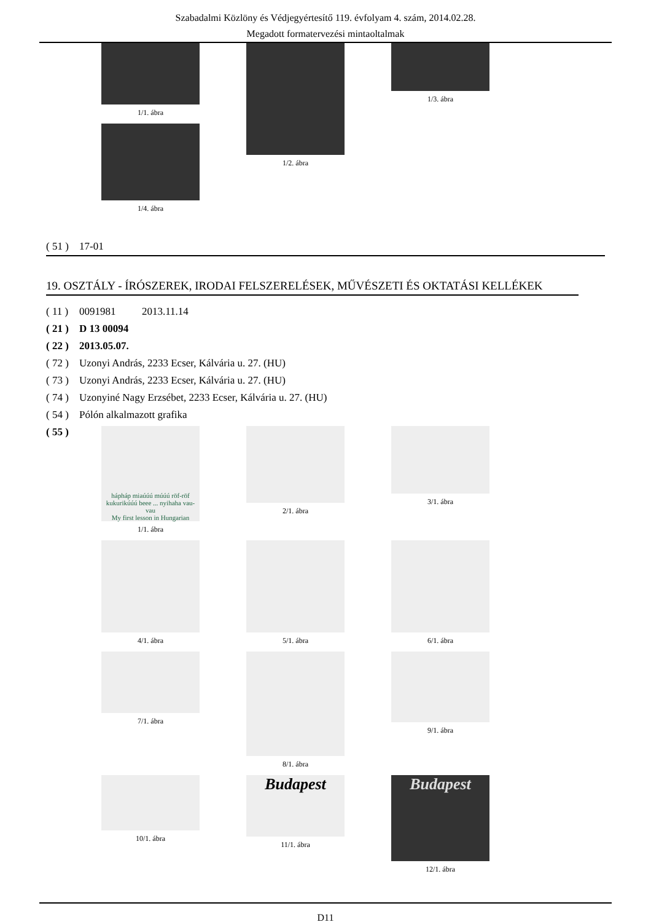Szabadalmi Közlöny és Védjegyértesítő 119. évfolyam 4. szám, 2014.02.28.
Megadott formatervezési mintaoltalmak
1/1. ábra
1/4. ábra
1/2. ábra
1/3. ábra
( 51 ) 17-01
19. OSZTÁLY - ÍRÓSZEREK, IRODAI FELSZERELÉSEK, MŰVÉSZETI ÉS OKTATÁSI KELLÉKEK
( 11 ) 0091981 2013.11.14
( 21 ) D 13 00094
( 22 ) 2013.05.07.
( 72 ) Uzonyi András, 2233 Ecser, Kálvária u. 27. (HU)
( 73 ) Uzonyi András, 2233 Ecser, Kálvária u. 27. (HU)
( 74 ) Uzonyiné Nagy Erzsébet, 2233 Ecser, Kálvária u. 27. (HU)
( 54 ) Pólón alkalmazott grafika
( 55 )
hápháp miaúúú múúú röf-röf kukurikúúú beee ... nyihaha vau-vau
My first lesson in Hungarian
1/1. ábra
2/1. ábra
3/1. ábra
4/1. ábra
5/1. ábra
6/1. ábra
7/1. ábra
8/1. ábra
9/1. ábra
10/1. ábra
Budapest
11/1. ábra
Budapest
12/1. ábra
D11